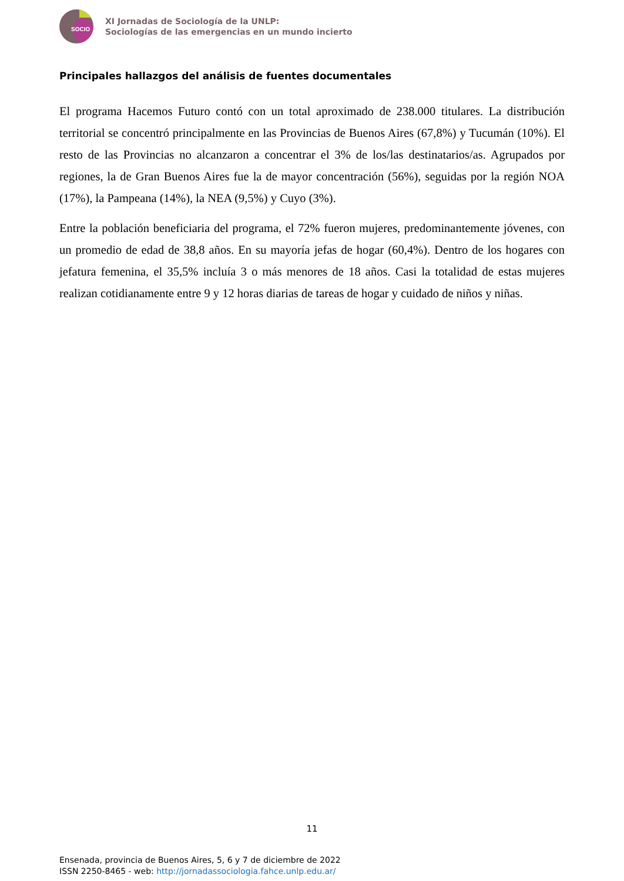SOCIO
XI Jornadas de Sociología de la UNLP:
Sociologías de las emergencias en un mundo incierto
Principales hallazgos del análisis de fuentes documentales
El programa Hacemos Futuro contó con un total aproximado de 238.000 titulares. La distribución territorial se concentró principalmente en las Provincias de Buenos Aires (67,8%) y Tucumán (10%). El resto de las Provincias no alcanzaron a concentrar el 3% de los/las destinatarios/as. Agrupados por regiones, la de Gran Buenos Aires fue la de mayor concentración (56%), seguidas por la región NOA (17%), la Pampeana (14%), la NEA (9,5%) y Cuyo (3%).
Entre la población beneficiaria del programa, el 72% fueron mujeres, predominantemente jóvenes, con un promedio de edad de 38,8 años. En su mayoría jefas de hogar (60,4%). Dentro de los hogares con jefatura femenina, el 35,5% incluía 3 o más menores de 18 años. Casi la totalidad de estas mujeres realizan cotidianamente entre 9 y 12 horas diarias de tareas de hogar y cuidado de niños y niñas.
11
Ensenada, provincia de Buenos Aires, 5, 6 y 7 de diciembre de 2022
ISSN 2250-8465 - web: http://jornadassociologia.fahce.unlp.edu.ar/